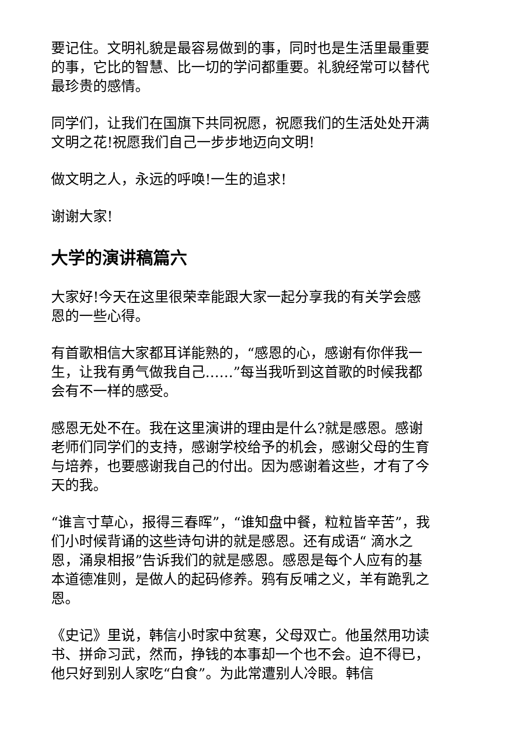要记住。文明礼貌是最容易做到的事，同时也是生活里最重要的事，它比的智慧、比一切的学问都重要。礼貌经常可以替代最珍贵的感情。
同学们，让我们在国旗下共同祝愿，祝愿我们的生活处处开满文明之花!祝愿我们自己一步步地迈向文明!
做文明之人，永远的呼唤!一生的追求!
谢谢大家!
大学的演讲稿篇六
大家好!今天在这里很荣幸能跟大家一起分享我的有关学会感恩的一些心得。
有首歌相信大家都耳详能熟的，“感恩的心，感谢有你伴我一生，让我有勇气做我自己……”每当我听到这首歌的时候我都会有不一样的感受。
感恩无处不在。我在这里演讲的理由是什么?就是感恩。感谢老师们同学们的支持，感谢学校给予的机会，感谢父母的生育与培养，也要感谢我自己的付出。因为感谢着这些，才有了今天的我。
“谁言寸草心，报得三春晖”，“谁知盘中餐，粒粒皆辛苦”，我们小时候背诵的这些诗句讲的就是感恩。还有成语“ 滴水之恩，涌泉相报”告诉我们的就是感恩。感恩是每个人应有的基本道德准则，是做人的起码修养。鸦有反哺之义，羊有跪乳之恩。
《史记》里说，韩信小时家中贫寒，父母双亡。他虽然用功读书、拼命习武，然而，挣钱的本事却一个也不会。迫不得已，他只好到别人家吃“白食”。为此常遭别人冷眼。韩信